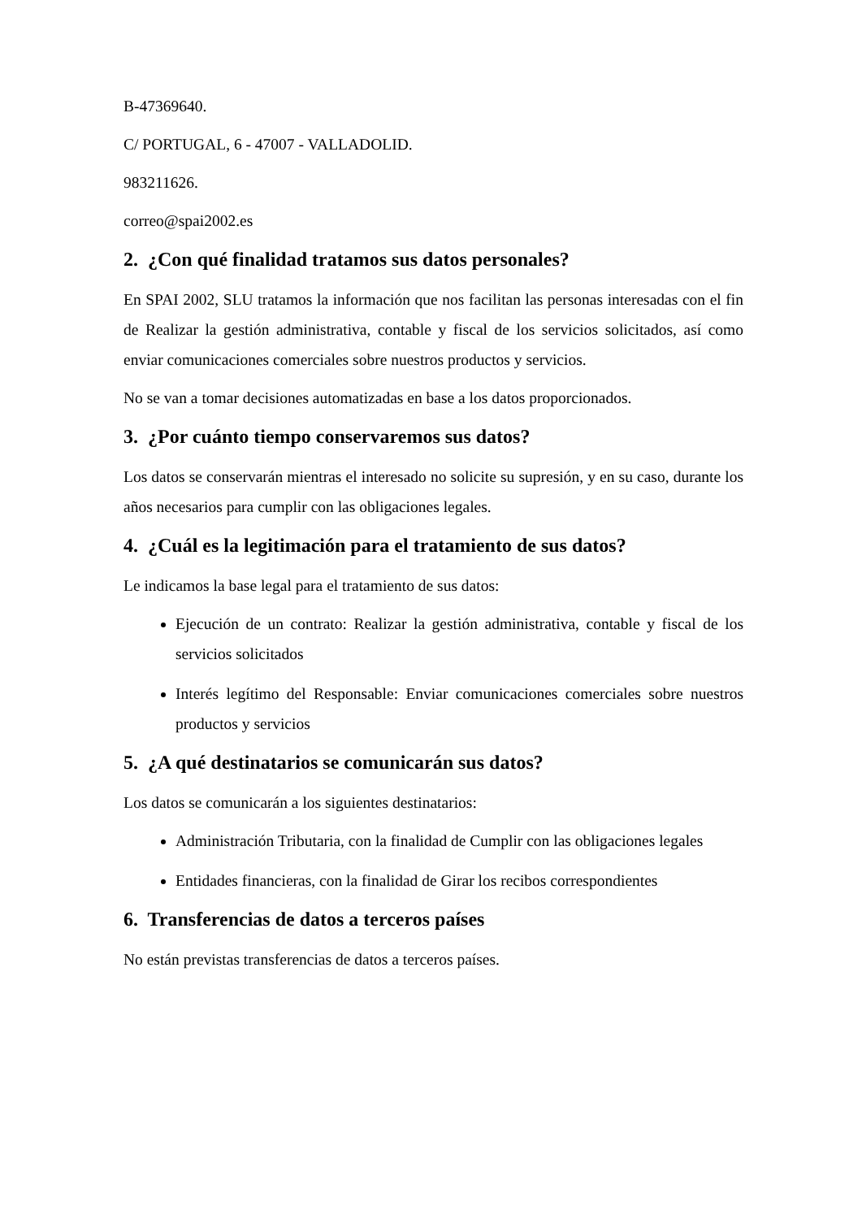B-47369640.
C/ PORTUGAL, 6 - 47007 - VALLADOLID.
983211626.
correo@spai2002.es
2. ¿Con qué finalidad tratamos sus datos personales?
En SPAI 2002, SLU tratamos la información que nos facilitan las personas interesadas con el fin de Realizar la gestión administrativa, contable y fiscal de los servicios solicitados, así como enviar comunicaciones comerciales sobre nuestros productos y servicios.
No se van a tomar decisiones automatizadas en base a los datos proporcionados.
3. ¿Por cuánto tiempo conservaremos sus datos?
Los datos se conservarán mientras el interesado no solicite su supresión, y en su caso, durante los años necesarios para cumplir con las obligaciones legales.
4. ¿Cuál es la legitimación para el tratamiento de sus datos?
Le indicamos la base legal para el tratamiento de sus datos:
Ejecución de un contrato: Realizar la gestión administrativa, contable y fiscal de los servicios solicitados
Interés legítimo del Responsable: Enviar comunicaciones comerciales sobre nuestros productos y servicios
5. ¿A qué destinatarios se comunicarán sus datos?
Los datos se comunicarán a los siguientes destinatarios:
Administración Tributaria, con la finalidad de Cumplir con las obligaciones legales
Entidades financieras, con la finalidad de Girar los recibos correspondientes
6. Transferencias de datos a terceros países
No están previstas transferencias de datos a terceros países.